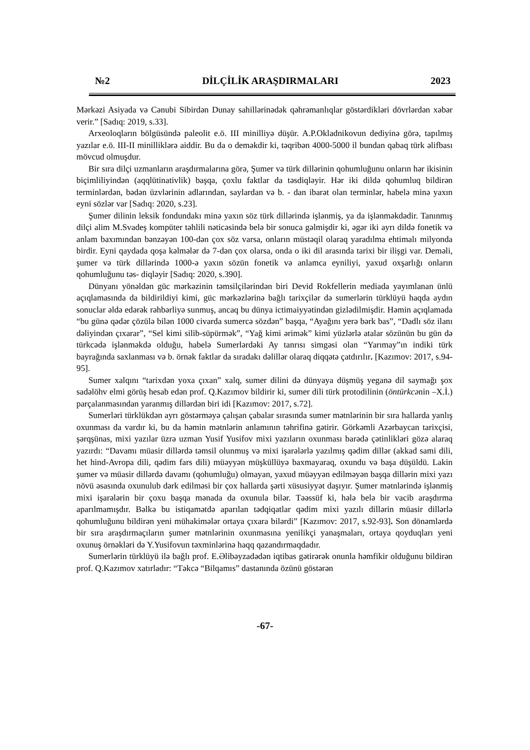№2 DİLÇİLİK ARAŞDIRMALARI 2023
Mərkəzi Asiyada və Cənubi Sibirdən Dunay sahillərinədək qəhrəmanlıqlar göstərdikləri dövrlərdən xəbər verir.” [Sadıq: 2019, s.33].
Arxeoloqların bölgüsündə paleolit e.ö. III minilliyə düşür. A.P.Okladnikovun dediyinə görə, tapılmış yazılar e.ö. III-II minilliklərə aiddir. Bu da o deməkdir ki, təqribən 4000-5000 il bundan qabaq türk əlifbası mövcud olmuşdur.
Bir sıra dilçi uzmanların araşdırmalarına görə, Şumer və türk dillərinin qohumluğunu onların hər ikisinin biçimliliyindən (aqqlütinativlik) başqa, çoxlu faktlar da təsdiqləyir. Hər iki dildə qohumluq bildirən terminlərdən, bədən üzvlərinin adlarından, saylardan və b. - dan ibarət olan terminlər, habelə minə yaxın eyni sözlər var [Sadıq: 2020, s.23].
Şumer dilinin leksik fondundakı minə yaxın söz türk dillərində işlənmiş, ya da işlənməkdədir. Tanınmış dilçi alim M.Svadeş kompüter təhlili nəticəsində belə bir sonuca gəlmişdir ki, əgər iki ayrı dildə fonetik və anlam baxımından bənzəyən 100-dən çox söz varsa, onların müstəqil olaraq yaradılma ehtimalı milyonda birdir. Eyni qaydada qoşa kəlmələr də 7-dən çox olarsa, onda o iki dil arasında tarixi bir ilişgi var. Deməli, şumer və türk dillərində 1000-ə yaxın sözün fonetik və anlamca eyniliyi, yaxud oxşarlığı onların qohumluğunu təs- diqləyir [Sadıq: 2020, s.390].
Dünyanı yönəldən güc mərkəzinin təmsilçilərindən biri Devid Rokfellerin mediada yayımlanan ünlü açıqlamasında da bildirildiyi kimi, güc mərkəzlərinə bağlı tarixçilər də sumerlərin türklüyü haqda aydın sonuclar əldə edərək rəhbərliyə sunmuş, ancaq bu dünya ictimaiyyətindən gizlədilmişdir. Həmin açıqlamada “bu günə qədər çözülə bilən 1000 civarda sumercə sözdən” başqa, “Ayağını yerə bərk bas”, “Dadlı söz ilanı dəliyindən çıxarar”, “Sel kimi silib-süpürmək”, “Yağ kimi ərimək” kimi yüzlərlə atalar sözünün bu gün də türkcədə işlənməkdə olduğu, habelə Sumerlərdəki Ay tanrısı simgəsi olan “Yarımay”ın indiki türk bayrağında saxlanması və b. örnək faktlar da sıradakı dəlillər olaraq diqqətə çatdırılır. [Kazımov: 2017, s.94-95].
Sumer xalqını “tarixdən yoxa çıxan” xalq, sumer dilini də dünyaya düşmüş yeganə dil saymağı şox sadəlöhv elmi görüş hesab edən prof. Q.Kazımov bildirir ki, sumer dili türk protodilinin (öntürkcənin –X.İ.) parçalanmasından yaranmış dillərdən biri idi [Kazımov: 2017, s.72].
Sumerləri türklükdən ayrı göstərməyə çalışan çabalar sırasında sumer mətnlərinin bir sıra hallarda yanlış oxunması da vardır ki, bu da həmin mətnlərin anlamının təhrifinə gətirir. Görkəmli Azərbaycan tarixçisi, şərqşünas, mixi yazılar üzrə uzman Yusif Yusifov mixi yazıların oxunması barədə çətinlikləri gözə alaraq yazırdı: “Davamı müasir dillərdə təmsil olunmuş və mixi işarələrlə yazılmış qədim dillər (akkad sami dili, het hind-Avropa dili, qədim fars dili) müəyyən müşküllüyə baxmayaraq, oxundu və başa düşüldü. Lakin şumer və müasir dillərdə davamı (qohumluğu) olmayan, yaxud müəyyən edilməyən başqa dillərin mixi yazı növü əsasında oxunulub dərk edilməsi bir çox hallarda şərti xüsusiyyət daşıyır. Şumer mətnlərində işlənmiş mixi işarələrin bir çoxu başqa mənada da oxunula bilər. Təəssüf ki, hələ belə bir vacib araşdırma aparılmamışdır. Bəlkə bu istiqamətdə aparılan tədqiqatlar qədim mixi yazılı dillərin müasir dillərlə qohumluğunu bildirən yeni mühakimələr ortaya çıxara bilərdi” [Kazımov: 2017, s.92-93]. Son dönəmlərdə bir sıra araşdırmaçıların şumer mətnlərinin oxunmasına yenilikçi yanaşmaları, ortaya qoyduqları yeni oxunuş örnəkləri də Y.Yusifovun təxminlərinə haqq qazandırmaqdadır.
Sumerlərin türklüyü ilə bağlı prof. E.Əlibəyzadədən iqtibas gətirərək onunla həmfikir olduğunu bildirən prof. Q.Kazımov xatırladır: “Təkcə “Bilqamıs” dastanında özünü göstərən
-67-